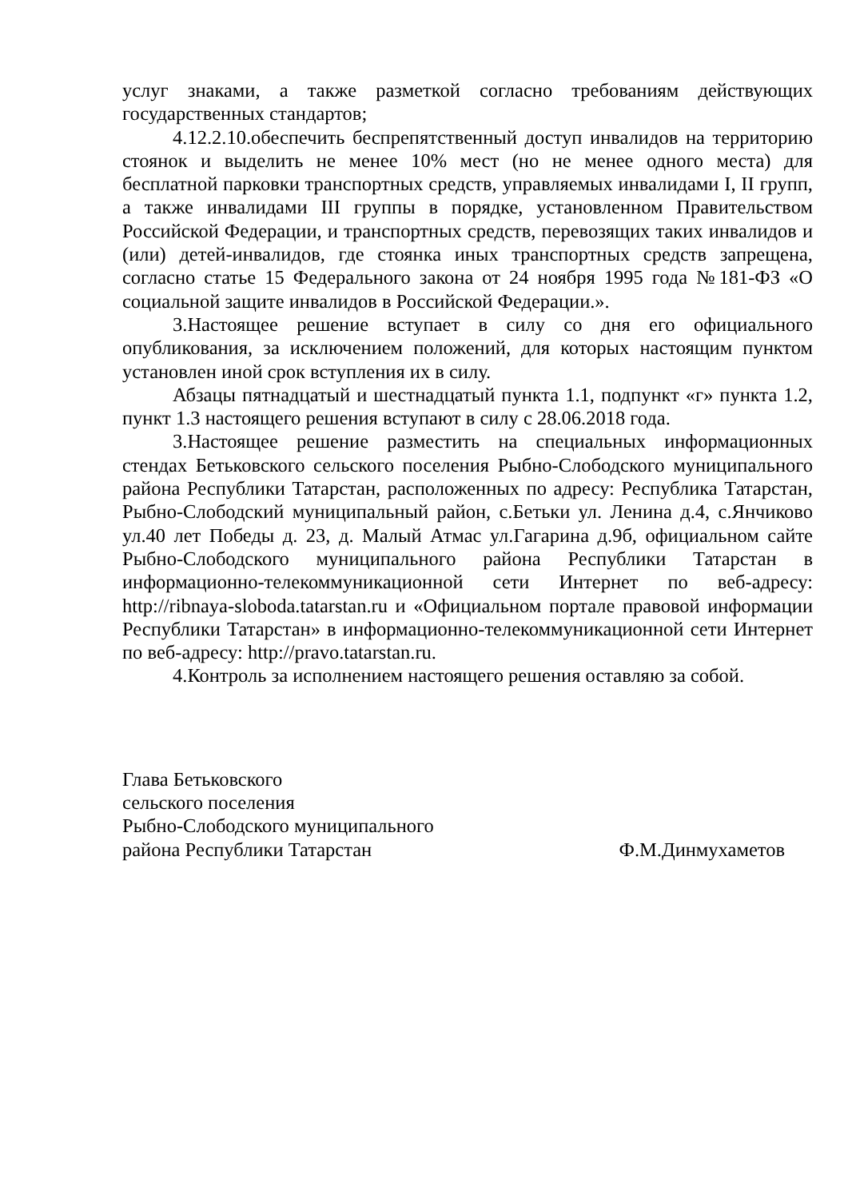услуг знаками, а также разметкой согласно требованиям действующих государственных стандартов;
4.12.2.10.обеспечить беспрепятственный доступ инвалидов на территорию стоянок и выделить не менее 10% мест (но не менее одного места) для бесплатной парковки транспортных средств, управляемых инвалидами I, II групп, а также инвалидами III группы в порядке, установленном Правительством Российской Федерации, и транспортных средств, перевозящих таких инвалидов и (или) детей-инвалидов, где стоянка иных транспортных средств запрещена, согласно статье 15 Федерального закона от 24 ноября 1995 года №181-ФЗ «О социальной защите инвалидов в Российской Федерации.».
3.Настоящее решение вступает в силу со дня его официального опубликования, за исключением положений, для которых настоящим пунктом установлен иной срок вступления их в силу.
Абзацы пятнадцатый и шестнадцатый пункта 1.1, подпункт «г» пункта 1.2, пункт 1.3 настоящего решения вступают в силу с 28.06.2018 года.
3.Настоящее решение разместить на специальных информационных стендах Бетьковского сельского поселения Рыбно-Слободского муниципального района Республики Татарстан, расположенных по адресу: Республика Татарстан, Рыбно-Слободский муниципальный район, с.Бетьки ул. Ленина д.4, с.Янчиково ул.40 лет Победы д. 23, д. Малый Атмас ул.Гагарина д.9б, официальном сайте Рыбно-Слободского муниципального района Республики Татарстан в информационно-телекоммуникационной сети Интернет по веб-адресу: http://ribnaya-sloboda.tatarstan.ru и «Официальном портале правовой информации Республики Татарстан» в информационно-телекоммуникационной сети Интернет по веб-адресу: http://pravo.tatarstan.ru.
4.Контроль за исполнением настоящего решения оставляю за собой.
Глава Бетьковского
сельского поселения
Рыбно-Слободского муниципального
района Республики Татарстан Ф.М.Динмухаметов